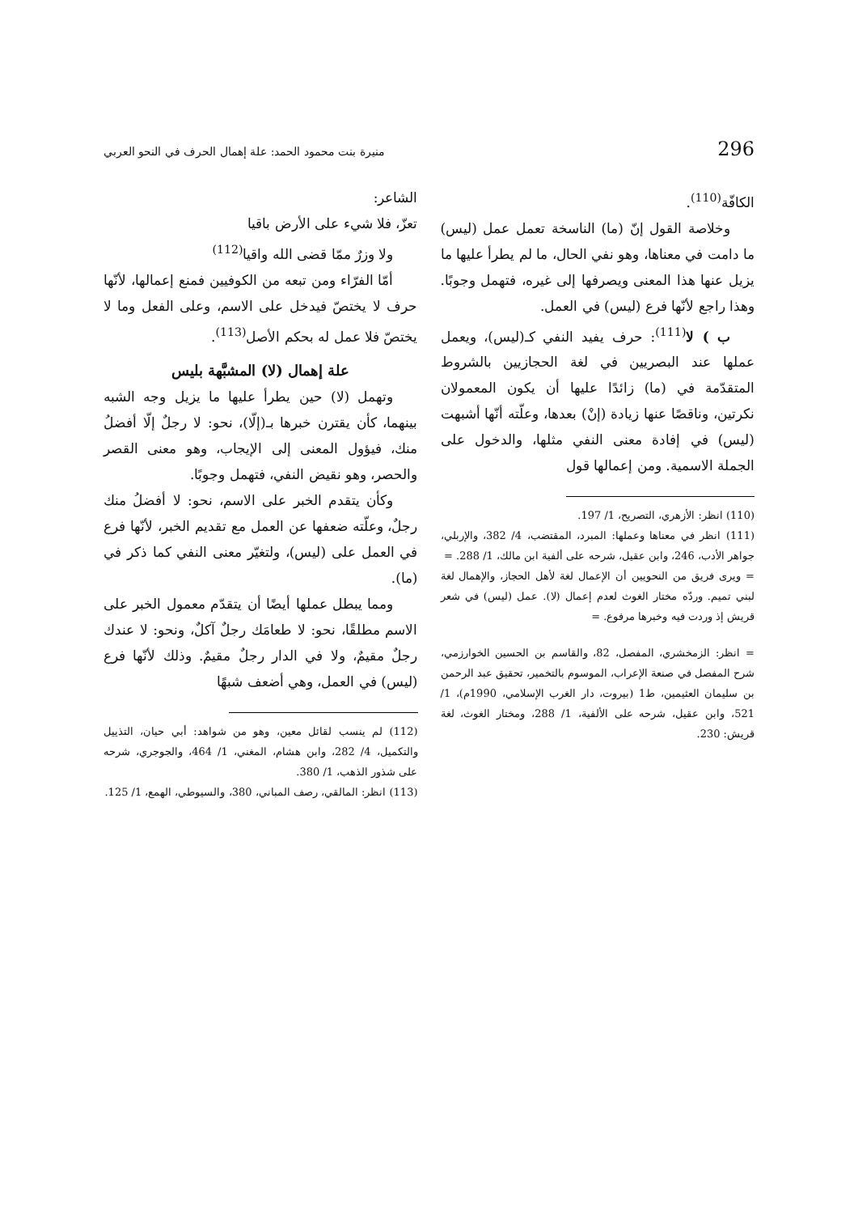296 منيرة بنت محمود الحمد: علة إهمال الحرف في النحو العربي
الكافّة<sup>(110)</sup>.
وخلاصة القول إنّ (ما) الناسخة تعمل عمل (ليس) ما دامت في معناها، وهو نفي الحال، ما لم يطرأ عليها ما يزيل عنها هذا المعنى ويصرفها إلى غيره، فتهمل وجوبًا. وهذا راجع لأنّها فرع (ليس) في العمل.
ب ) لا<sup>(111)</sup>: حرف يفيد النفي كـ(ليس)، ويعمل عملها عند البصريين في لغة الحجازيين بالشروط المتقدّمة في (ما) زائدًا عليها أن يكون المعمولان نكرتين، وناقصًا عنها زيادة (إنْ) بعدها، وعلّته أنّها أشبهت (ليس) في إفادة معنى النفي مثلها، والدخول على الجملة الاسمية. ومن إعمالها قول
(110) انظر: الأزهري، التصريح، 1/ 197.
(111) انظر في معناها وعملها: المبرد، المقتضب، 4/ 382، والإربلي، جواهر الأدب، 246، وابن عقيل، شرحه على ألفية ابن مالك، 1/ 288. =
= ويرى فريق من النحويين أن الإعمال لغة لأهل الحجاز، والإهمال لغة لبني تميم. وردّه مختار الغوث لعدم إعمال (لا). عمل (ليس) في شعر قريش إذ وردت فيه وخبرها مرفوع. =
= انظر: الزمخشري، المفصل، 82، والقاسم بن الحسين الخوارزمي، شرح المفصل في صنعة الإعراب، الموسوم بالتخمير، تحقيق عبد الرحمن بن سليمان العثيمين، ط1 (بيروت، دار الغرب الإسلامي، 1990م)، 1/ 521، وابن عقيل، شرحه على الألفية، 1/ 288، ومختار الغوث، لغة قريش: 230.
الشاعر:
تعزّ، فلا شيء على الأرض باقيا
ولا وزرٌ ممّا قضى الله واقيا<sup>(112)</sup>
أمّا الفرّاء ومن تبعه من الكوفيين فمنع إعمالها، لأنّها حرف لا يختصّ فيدخل على الاسم، وعلى الفعل وما لا يختصّ فلا عمل له بحكم الأصل<sup>(113)</sup>.
علة إهمال (لا) المشبَّهة بليس
وتهمل (لا) حين يطرأ عليها ما يزيل وجه الشبه بينهما، كأن يقترن خبرها بـ(إلّا)، نحو: لا رجلٌ إلّا أفضلُ منك، فيؤول المعنى إلى الإيجاب، وهو معنى القصر والحصر، وهو نقيض النفي، فتهمل وجوبًا.
وكأن يتقدم الخبر على الاسم، نحو: لا أفضلُ منك رجلٌ، وعلّته ضعفها عن العمل مع تقديم الخبر، لأنّها فرع في العمل على (ليس)، ولتغيّر معنى النفي كما ذكر في (ما).
ومما يبطل عملها أيضًا أن يتقدّم معمول الخبر على الاسم مطلقًا، نحو: لا طعامَك رجلٌ آكلٌ، ونحو: لا عندك رجلٌ مقيمٌ، ولا في الدار رجلٌ مقيمٌ. وذلك لأنّها فرع (ليس) في العمل، وهي أضعف شبهًا
(112) لم ينسب لقائل معين، وهو من شواهد: أبي حيان، التذييل والتكميل، 4/ 282، وابن هشام، المغني، 1/ 464، والجوجري، شرحه على شذور الذهب، 1/ 380.
(113) انظر: المالقي، رصف المباني، 380، والسيوطي، الهمع، 1/ 125.